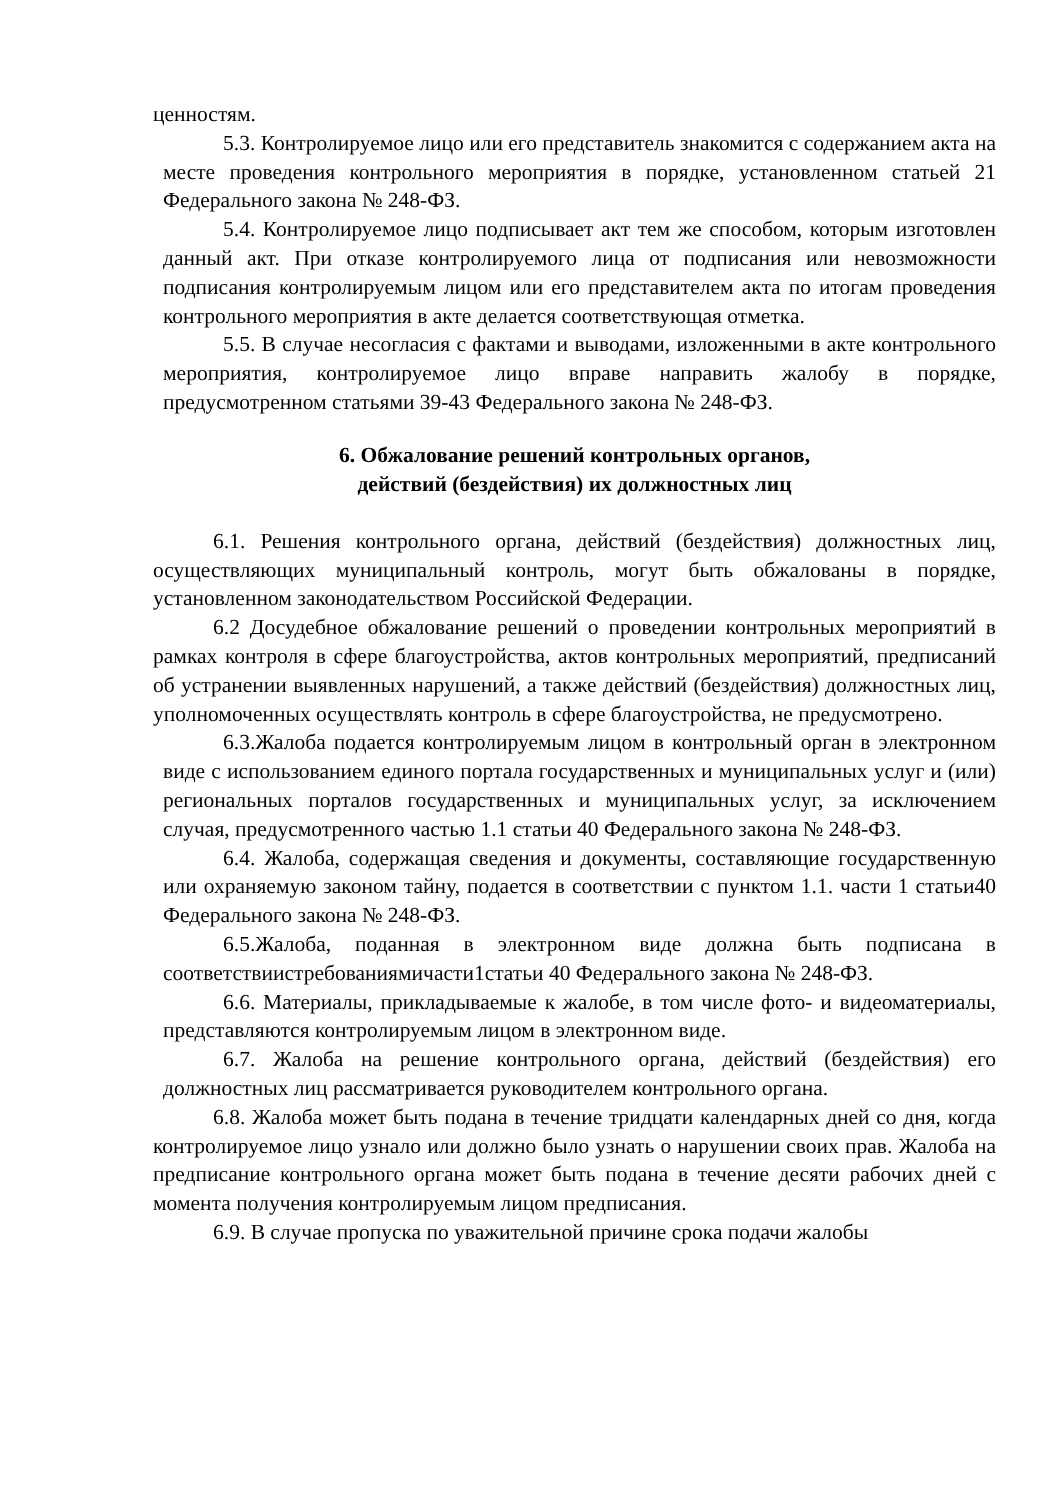ценностям.
5.3. Контролируемое лицо или его представитель знакомится с содержанием акта на месте проведения контрольного мероприятия в порядке, установленном статьей 21 Федерального закона № 248-ФЗ.
5.4. Контролируемое лицо подписывает акт тем же способом, которым изготовлен данный акт. При отказе контролируемого лица от подписания или невозможности подписания контролируемым лицом или его представителем акта по итогам проведения контрольного мероприятия в акте делается соответствующая отметка.
5.5. В случае несогласия с фактами и выводами, изложенными в акте контрольного мероприятия, контролируемое лицо вправе направить жалобу в порядке, предусмотренном статьями 39-43 Федерального закона № 248-ФЗ.
6. Обжалование решений контрольных органов,
действий (бездействия) их должностных лиц
6.1. Решения контрольного органа, действий (бездействия) должностных лиц, осуществляющих муниципальный контроль, могут быть обжалованы в порядке, установленном законодательством Российской Федерации.
6.2 Досудебное обжалование решений о проведении контрольных мероприятий в рамках контроля в сфере благоустройства, актов контрольных мероприятий, предписаний об устранении выявленных нарушений, а также действий (бездействия) должностных лиц, уполномоченных осуществлять контроль в сфере благоустройства, не предусмотрено.
6.3.Жалоба подается контролируемым лицом в контрольный орган в электронном виде с использованием единого портала государственных и муниципальных услуг и (или) региональных порталов государственных и муниципальных услуг, за исключением случая, предусмотренного частью 1.1 статьи 40 Федерального закона № 248-ФЗ.
6.4. Жалоба, содержащая сведения и документы, составляющие государственную или охраняемую законом тайну, подается в соответствии с пунктом 1.1. части 1 статьи40 Федерального закона № 248-ФЗ.
6.5.Жалоба, поданная в электронном виде должна быть подписана в соответствиистребованиямичасти1статьи 40 Федерального закона № 248-ФЗ.
6.6. Материалы, прикладываемые к жалобе, в том числе фото- и видеоматериалы, представляются контролируемым лицом в электронном виде.
6.7. Жалоба на решение контрольного органа, действий (бездействия) его должностных лиц рассматривается руководителем контрольного органа.
6.8. Жалоба может быть подана в течение тридцати календарных дней со дня, когда контролируемое лицо узнало или должно было узнать о нарушении своих прав. Жалоба на предписание контрольного органа может быть подана в течение десяти рабочих дней с момента получения контролируемым лицом предписания.
6.9. В случае пропуска по уважительной причине срока подачи жалобы